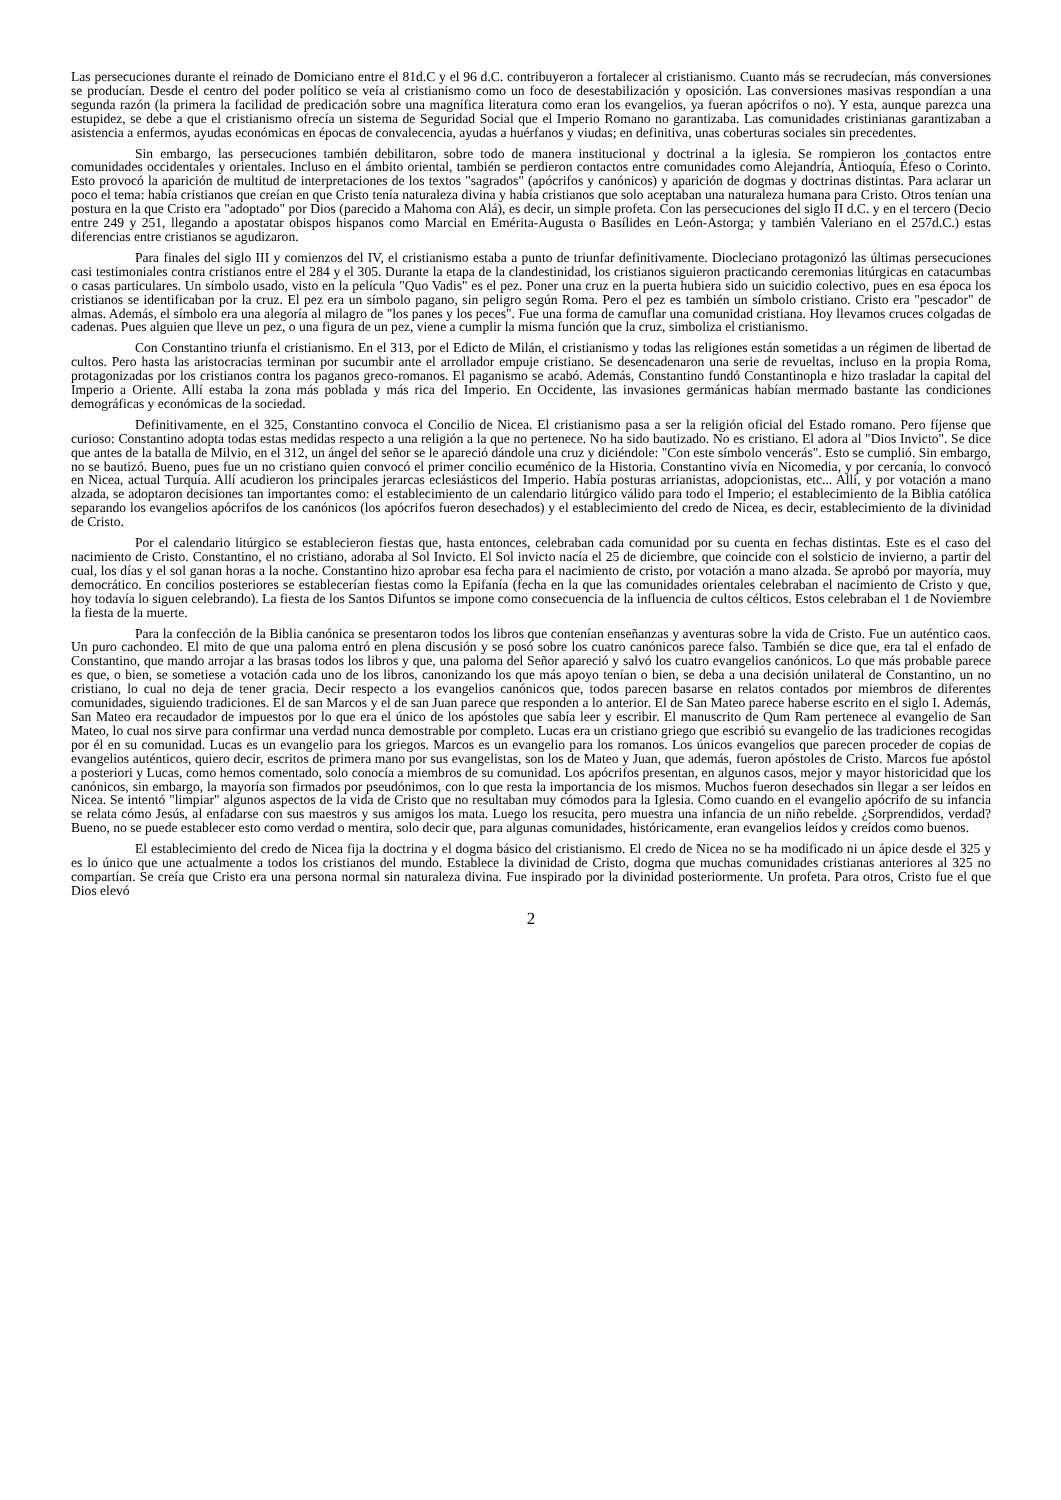Las persecuciones durante el reinado de Domiciano entre el 81d.C y el 96 d.C. contribuyeron a fortalecer al cristianismo. Cuanto más se recrudecían, más conversiones se producían. Desde el centro del poder político se veía al cristianismo como un foco de desestabilización y oposición. Las conversiones masivas respondían a una segunda razón (la primera la facilidad de predicación sobre una magnífica literatura como eran los evangelios, ya fueran apócrifos o no). Y esta, aunque parezca una estupidez, se debe a que el cristianismo ofrecía un sistema de Seguridad Social que el Imperio Romano no garantizaba. Las comunidades cristinianas garantizaban a asistencia a enfermos, ayudas económicas en épocas de convalecencia, ayudas a huérfanos y viudas; en definitiva, unas coberturas sociales sin precedentes.
Sin embargo, las persecuciones también debilitaron, sobre todo de manera institucional y doctrinal a la iglesia. Se rompieron los contactos entre comunidades occidentales y orientales. Incluso en el ámbito oriental, también se perdieron contactos entre comunidades como Alejandría, Antioquía, Éfeso o Corinto. Esto provocó la aparición de multitud de interpretaciones de los textos "sagrados" (apócrifos y canónicos) y aparición de dogmas y doctrinas distintas. Para aclarar un poco el tema: había cristianos que creían en que Cristo tenía naturaleza divina y había cristianos que solo aceptaban una naturaleza humana para Cristo. Otros tenían una postura en la que Cristo era "adoptado" por Dios (parecido a Mahoma con Alá), es decir, un simple profeta. Con las persecuciones del siglo II d.C. y en el tercero (Decio entre 249 y 251, llegando a apostatar obispos hispanos como Marcial en Emérita-Augusta o Basílides en León-Astorga; y también Valeriano en el 257d.C.) estas diferencias entre cristianos se agudizaron.
Para finales del siglo III y comienzos del IV, el cristianismo estaba a punto de triunfar definitivamente. Diocleciano protagonizó las últimas persecuciones casi testimoniales contra cristianos entre el 284 y el 305. Durante la etapa de la clandestinidad, los cristianos siguieron practicando ceremonias litúrgicas en catacumbas o casas particulares. Un símbolo usado, visto en la película "Quo Vadis" es el pez. Poner una cruz en la puerta hubiera sido un suicidio colectivo, pues en esa época los cristianos se identificaban por la cruz. El pez era un símbolo pagano, sin peligro según Roma. Pero el pez es también un símbolo cristiano. Cristo era "pescador" de almas. Además, el símbolo era una alegoría al milagro de "los panes y los peces". Fue una forma de camuflar una comunidad cristiana. Hoy llevamos cruces colgadas de cadenas. Pues alguien que lleve un pez, o una figura de un pez, viene a cumplir la misma función que la cruz, simboliza el cristianismo.
Con Constantino triunfa el cristianismo. En el 313, por el Edicto de Milán, el cristianismo y todas las religiones están sometidas a un régimen de libertad de cultos. Pero hasta las aristocracias terminan por sucumbir ante el arrollador empuje cristiano. Se desencadenaron una serie de revueltas, incluso en la propia Roma, protagonizadas por los cristianos contra los paganos greco-romanos. El paganismo se acabó. Además, Constantino fundó Constantinopla e hizo trasladar la capital del Imperio a Oriente. Allí estaba la zona más poblada y más rica del Imperio. En Occidente, las invasiones germánicas habían mermado bastante las condiciones demográficas y económicas de la sociedad.
Definitivamente, en el 325, Constantino convoca el Concilio de Nicea. El cristianismo pasa a ser la religión oficial del Estado romano. Pero fíjense que curioso: Constantino adopta todas estas medidas respecto a una religión a la que no pertenece. No ha sido bautizado. No es cristiano. El adora al "Dios Invicto". Se dice que antes de la batalla de Milvio, en el 312, un ángel del señor se le apareció dándole una cruz y diciéndole: "Con este símbolo vencerás". Esto se cumplió. Sin embargo, no se bautizó. Bueno, pues fue un no cristiano quien convocó el primer concilio ecuménico de la Historia. Constantino vivía en Nicomedia, y por cercanía, lo convocó en Nicea, actual Turquía. Allí acudieron los principales jerarcas eclesiásticos del Imperio. Había posturas arrianistas, adopcionistas, etc... Allí, y por votación a mano alzada, se adoptaron decisiones tan importantes como: el establecimiento de un calendario litúrgico válido para todo el Imperio; el establecimiento de la Biblia católica separando los evangelios apócrifos de los canónicos (los apócrifos fueron desechados) y el establecimiento del credo de Nicea, es decir, establecimiento de la divinidad de Cristo.
Por el calendario litúrgico se establecieron fiestas que, hasta entonces, celebraban cada comunidad por su cuenta en fechas distintas. Este es el caso del nacimiento de Cristo. Constantino, el no cristiano, adoraba al Sol Invicto. El Sol invicto nacía el 25 de diciembre, que coincide con el solsticio de invierno, a partir del cual, los días y el sol ganan horas a la noche. Constantino hizo aprobar esa fecha para el nacimiento de cristo, por votación a mano alzada. Se aprobó por mayoría, muy democrático. En concilios posteriores se establecerían fiestas como la Epifanía (fecha en la que las comunidades orientales celebraban el nacimiento de Cristo y que, hoy todavía lo siguen celebrando). La fiesta de los Santos Difuntos se impone como consecuencia de la influencia de cultos célticos. Estos celebraban el 1 de Noviembre la fiesta de la muerte.
Para la confección de la Biblia canónica se presentaron todos los libros que contenían enseñanzas y aventuras sobre la vida de Cristo. Fue un auténtico caos. Un puro cachondeo. El mito de que una paloma entró en plena discusión y se posó sobre los cuatro canónicos parece falso. También se dice que, era tal el enfado de Constantino, que mando arrojar a las brasas todos los libros y que, una paloma del Señor apareció y salvó los cuatro evangelios canónicos. Lo que más probable parece es que, o bien, se sometiese a votación cada uno de los libros, canonizando los que más apoyo tenían o bien, se deba a una decisión unilateral de Constantino, un no cristiano, lo cual no deja de tener gracia. Decir respecto a los evangelios canónicos que, todos parecen basarse en relatos contados por miembros de diferentes comunidades, siguiendo tradiciones. El de san Marcos y el de san Juan parece que responden a lo anterior. El de San Mateo parece haberse escrito en el siglo I. Además, San Mateo era recaudador de impuestos por lo que era el único de los apóstoles que sabía leer y escribir. El manuscrito de Qum Ram pertenece al evangelio de San Mateo, lo cual nos sirve para confirmar una verdad nunca demostrable por completo. Lucas era un cristiano griego que escribió su evangelio de las tradiciones recogidas por él en su comunidad. Lucas es un evangelio para los griegos. Marcos es un evangelio para los romanos. Los únicos evangelios que parecen proceder de copias de evangelios auténticos, quiero decir, escritos de primera mano por sus evangelistas, son los de Mateo y Juan, que además, fueron apóstoles de Cristo. Marcos fue apóstol a posteriori y Lucas, como hemos comentado, solo conocía a miembros de su comunidad. Los apócrifos presentan, en algunos casos, mejor y mayor historicidad que los canónicos, sin embargo, la mayoría son firmados por pseudónimos, con lo que resta la importancia de los mismos. Muchos fueron desechados sin llegar a ser leídos en Nicea. Se intentó "limpiar" algunos aspectos de la vida de Cristo que no resultaban muy cómodos para la Iglesia. Como cuando en el evangelio apócrifo de su infancia se relata cómo Jesús, al enfadarse con sus maestros y sus amigos los mata. Luego los resucita, pero muestra una infancia de un niño rebelde. ¿Sorprendidos, verdad? Bueno, no se puede establecer esto como verdad o mentira, solo decir que, para algunas comunidades, históricamente, eran evangelios leídos y creídos como buenos.
El establecimiento del credo de Nicea fija la doctrina y el dogma básico del cristianismo. El credo de Nicea no se ha modificado ni un ápice desde el 325 y es lo único que une actualmente a todos los cristianos del mundo. Establece la divinidad de Cristo, dogma que muchas comunidades cristianas anteriores al 325 no compartían. Se creía que Cristo era una persona normal sin naturaleza divina. Fue inspirado por la divinidad posteriormente. Un profeta. Para otros, Cristo fue el que Dios elevó
2